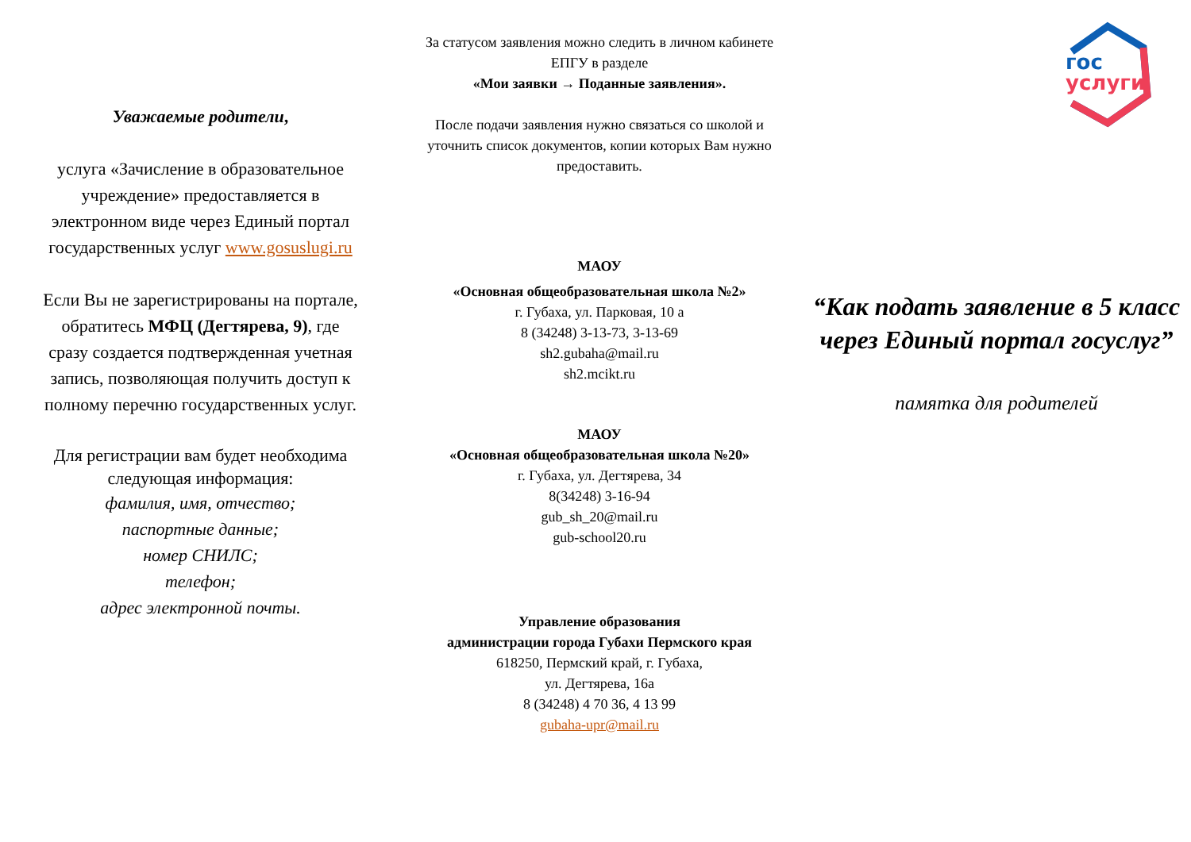Уважаемые родители,
услуга «Зачисление в образовательное учреждение» предоставляется в электронном виде через Единый портал государственных услуг www.gosuslugi.ru
Если Вы не зарегистрированы на портале, обратитесь МФЦ (Дегтярева, 9), где сразу создается подтвержденная учетная запись, позволяющая получить доступ к полному перечню государственных услуг.
Для регистрации вам будет необходима следующая информация:
фамилия, имя, отчество;
паспортные данные;
номер СНИЛС;
телефон;
адрес электронной почты.
За статусом заявления можно следить в личном кабинете ЕПГУ в разделе
«Мои заявки → Поданные заявления».
После подачи заявления нужно связаться со школой и уточнить список документов, копии которых Вам нужно предоставить.
МАОУ
«Основная общеобразовательная школа №2»
г. Губаха, ул. Парковая, 10 а
8 (34248) 3-13-73, 3-13-69
sh2.gubaha@mail.ru
sh2.mcikt.ru
МАОУ
«Основная общеобразовательная школа №20»
г. Губаха, ул. Дегтярева, 34
8(34248) 3-16-94
gub_sh_20@mail.ru
gub-school20.ru
Управление образования
администрации города Губахи Пермского края
618250, Пермский край, г. Губаха,
ул. Дегтярева, 16а
8 (34248) 4 70 36, 4 13 99
gubaha-upr@mail.ru
гос
услуги
“Как подать заявление в 5 класс через Единый портал госуслуг”
памятка для родителей